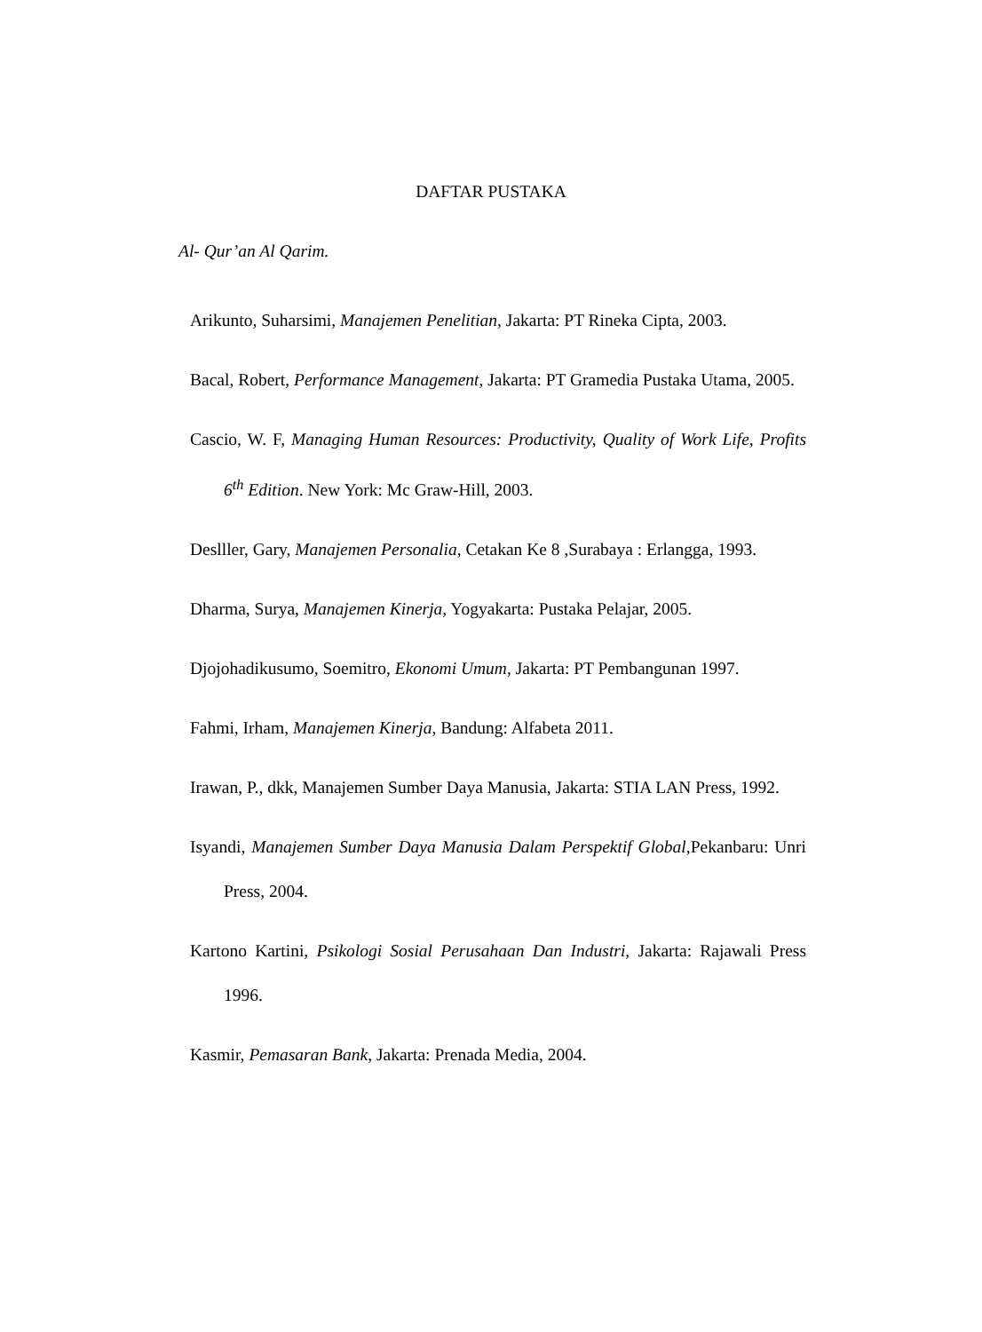DAFTAR PUSTAKA
Al- Qur’an Al Qarim.
Arikunto, Suharsimi, Manajemen Penelitian, Jakarta: PT Rineka Cipta, 2003.
Bacal, Robert, Performance Management, Jakarta: PT Gramedia Pustaka Utama, 2005.
Cascio, W. F, Managing Human Resources: Productivity, Quality of Work Life, Profits 6<sup>th</sup> Edition. New York: Mc Graw-Hill, 2003.
Deslller, Gary, Manajemen Personalia, Cetakan Ke 8 ,Surabaya : Erlangga, 1993.
Dharma, Surya, Manajemen Kinerja, Yogyakarta: Pustaka Pelajar, 2005.
Djojohadikusumo, Soemitro, Ekonomi Umum, Jakarta: PT Pembangunan 1997.
Fahmi, Irham, Manajemen Kinerja, Bandung: Alfabeta 2011.
Irawan, P., dkk, Manajemen Sumber Daya Manusia, Jakarta: STIA LAN Press, 1992.
Isyandi, Manajemen Sumber Daya Manusia Dalam Perspektif Global,Pekanbaru: Unri Press, 2004.
Kartono Kartini, Psikologi Sosial Perusahaan Dan Industri, Jakarta: Rajawali Press 1996.
Kasmir, Pemasaran Bank, Jakarta: Prenada Media, 2004.